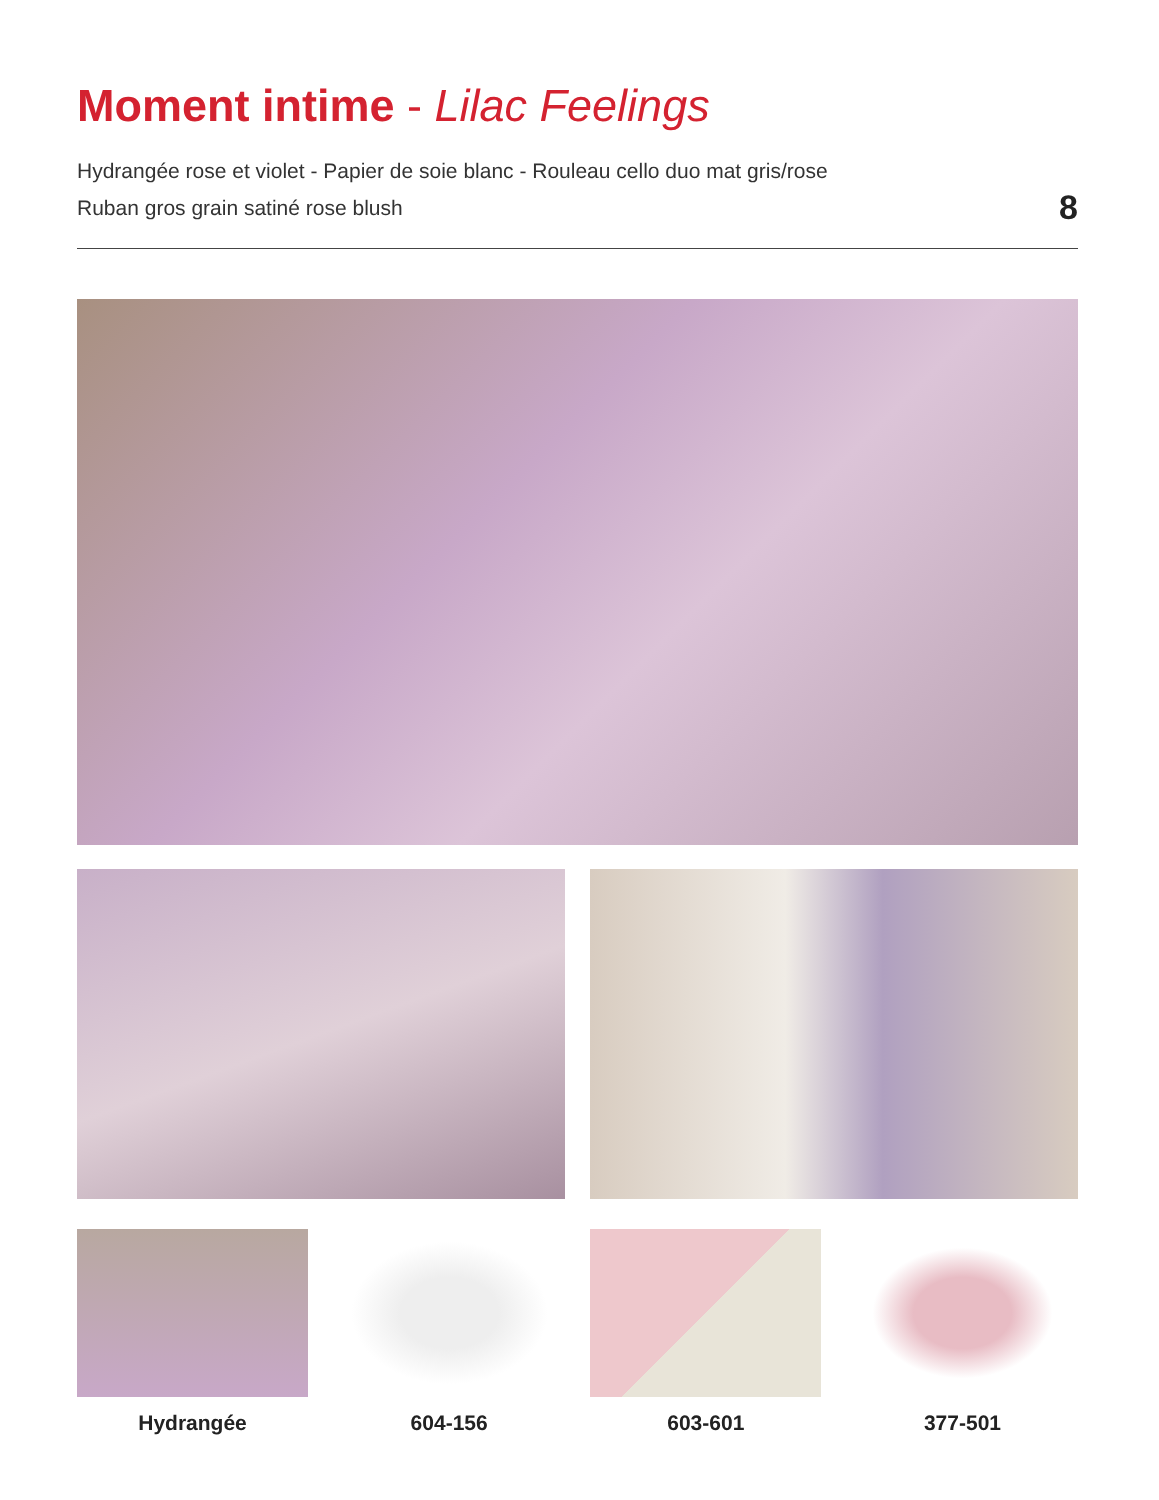Moment intime - Lilac Feelings
Hydrangée rose et violet - Papier de soie blanc - Rouleau cello duo mat gris/rose
Ruban gros grain satiné rose blush
8
Hydrangée 604-156 603-601 377-501